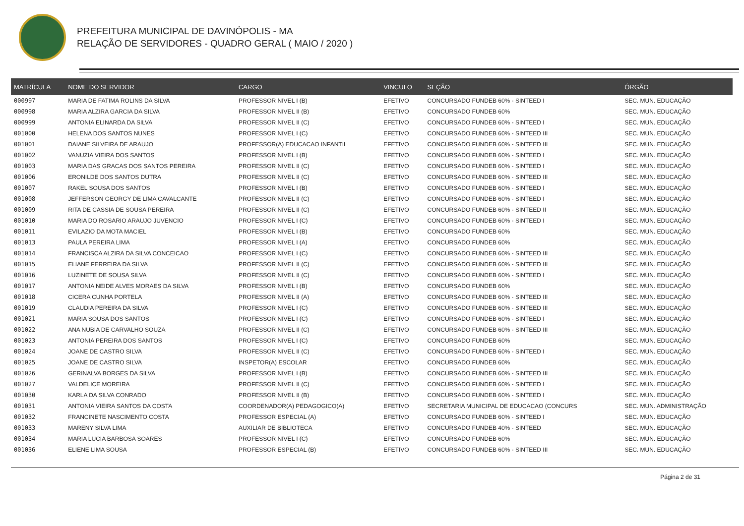PREFEITURA MUNICIPAL DE DAVINÓPOLIS - MA
RELAÇÃO DE SERVIDORES - QUADRO GERAL ( MAIO / 2020 )
| MATRÍCULA | NOME DO SERVIDOR | CARGO | VINCULO | SEÇÃO | ÓRGÃO |
| --- | --- | --- | --- | --- | --- |
| 000997 | MARIA DE FATIMA ROLINS DA SILVA | PROFESSOR NIVEL I (B) | EFETIVO | CONCURSADO FUNDEB 60% - SINTEED I | SEC. MUN. EDUCAÇÃO |
| 000998 | MARIA ALZIRA GARCIA DA SILVA | PROFESSOR NIVEL II (B) | EFETIVO | CONCURSADO FUNDEB 60% | SEC. MUN. EDUCAÇÃO |
| 000999 | ANTONIA ELINARDA DA SILVA | PROFESSOR NIVEL II (C) | EFETIVO | CONCURSADO FUNDEB 60% - SINTEED I | SEC. MUN. EDUCAÇÃO |
| 001000 | HELENA DOS SANTOS NUNES | PROFESSOR NIVEL I (C) | EFETIVO | CONCURSADO FUNDEB 60% - SINTEED III | SEC. MUN. EDUCAÇÃO |
| 001001 | DAIANE SILVEIRA DE ARAUJO | PROFESSOR(A) EDUCACAO INFANTIL | EFETIVO | CONCURSADO FUNDEB 60% - SINTEED III | SEC. MUN. EDUCAÇÃO |
| 001002 | VANUZIA VIEIRA DOS SANTOS | PROFESSOR NIVEL I (B) | EFETIVO | CONCURSADO FUNDEB 60% - SINTEED I | SEC. MUN. EDUCAÇÃO |
| 001003 | MARIA DAS GRACAS DOS SANTOS PEREIRA | PROFESSOR NIVEL II (C) | EFETIVO | CONCURSADO FUNDEB 60% - SINTEED I | SEC. MUN. EDUCAÇÃO |
| 001006 | ERONILDE DOS SANTOS DUTRA | PROFESSOR NIVEL II (C) | EFETIVO | CONCURSADO FUNDEB 60% - SINTEED III | SEC. MUN. EDUCAÇÃO |
| 001007 | RAKEL SOUSA DOS SANTOS | PROFESSOR NIVEL I (B) | EFETIVO | CONCURSADO FUNDEB 60% - SINTEED I | SEC. MUN. EDUCAÇÃO |
| 001008 | JEFFERSON GEORGY DE LIMA CAVALCANTE | PROFESSOR NIVEL II (C) | EFETIVO | CONCURSADO FUNDEB 60% - SINTEED I | SEC. MUN. EDUCAÇÃO |
| 001009 | RITA DE CASSIA DE SOUSA PEREIRA | PROFESSOR NIVEL II (C) | EFETIVO | CONCURSADO FUNDEB 60% - SINTEED II | SEC. MUN. EDUCAÇÃO |
| 001010 | MARIA DO ROSARIO ARAUJO JUVENCIO | PROFESSOR NIVEL I (C) | EFETIVO | CONCURSADO FUNDEB 60% - SINTEED I | SEC. MUN. EDUCAÇÃO |
| 001011 | EVILAZIO DA MOTA MACIEL | PROFESSOR NIVEL I (B) | EFETIVO | CONCURSADO FUNDEB 60% | SEC. MUN. EDUCAÇÃO |
| 001013 | PAULA PEREIRA LIMA | PROFESSOR NIVEL I (A) | EFETIVO | CONCURSADO FUNDEB 60% | SEC. MUN. EDUCAÇÃO |
| 001014 | FRANCISCA ALZIRA DA SILVA CONCEICAO | PROFESSOR NIVEL I (C) | EFETIVO | CONCURSADO FUNDEB 60% - SINTEED III | SEC. MUN. EDUCAÇÃO |
| 001015 | ELIANE FERREIRA DA SILVA | PROFESSOR NIVEL II (C) | EFETIVO | CONCURSADO FUNDEB 60% - SINTEED III | SEC. MUN. EDUCAÇÃO |
| 001016 | LUZINETE DE SOUSA SILVA | PROFESSOR NIVEL II (C) | EFETIVO | CONCURSADO FUNDEB 60% - SINTEED I | SEC. MUN. EDUCAÇÃO |
| 001017 | ANTONIA NEIDE ALVES MORAES DA SILVA | PROFESSOR NIVEL I (B) | EFETIVO | CONCURSADO FUNDEB 60% | SEC. MUN. EDUCAÇÃO |
| 001018 | CICERA CUNHA PORTELA | PROFESSOR NIVEL II (A) | EFETIVO | CONCURSADO FUNDEB 60% - SINTEED III | SEC. MUN. EDUCAÇÃO |
| 001019 | CLAUDIA PEREIRA DA SILVA | PROFESSOR NIVEL I (C) | EFETIVO | CONCURSADO FUNDEB 60% - SINTEED III | SEC. MUN. EDUCAÇÃO |
| 001021 | MARIA SOUSA DOS SANTOS | PROFESSOR NIVEL I (C) | EFETIVO | CONCURSADO FUNDEB 60% - SINTEED I | SEC. MUN. EDUCAÇÃO |
| 001022 | ANA NUBIA DE CARVALHO SOUZA | PROFESSOR NIVEL II (C) | EFETIVO | CONCURSADO FUNDEB 60% - SINTEED III | SEC. MUN. EDUCAÇÃO |
| 001023 | ANTONIA PEREIRA DOS SANTOS | PROFESSOR NIVEL I (C) | EFETIVO | CONCURSADO FUNDEB 60% | SEC. MUN. EDUCAÇÃO |
| 001024 | JOANE DE CASTRO SILVA | PROFESSOR NIVEL II (C) | EFETIVO | CONCURSADO FUNDEB 60% - SINTEED I | SEC. MUN. EDUCAÇÃO |
| 001025 | JOANE DE CASTRO SILVA | INSPETOR(A) ESCOLAR | EFETIVO | CONCURSADO FUNDEB 60% | SEC. MUN. EDUCAÇÃO |
| 001026 | GERINALVA BORGES DA SILVA | PROFESSOR NIVEL I (B) | EFETIVO | CONCURSADO FUNDEB 60% - SINTEED III | SEC. MUN. EDUCAÇÃO |
| 001027 | VALDELICE MOREIRA | PROFESSOR NIVEL II (C) | EFETIVO | CONCURSADO FUNDEB 60% - SINTEED I | SEC. MUN. EDUCAÇÃO |
| 001030 | KARLA DA SILVA CONRADO | PROFESSOR NIVEL II (B) | EFETIVO | CONCURSADO FUNDEB 60% - SINTEED I | SEC. MUN. EDUCAÇÃO |
| 001031 | ANTONIA VIEIRA SANTOS DA COSTA | COORDENADOR(A) PEDAGOGICO(A) | EFETIVO | SECRETARIA MUNICIPAL DE EDUCACAO (CONCURS | SEC. MUN. ADMINISTRAÇÃO |
| 001032 | FRANCINETE NASCIMENTO COSTA | PROFESSOR ESPECIAL (A) | EFETIVO | CONCURSADO FUNDEB 60% - SINTEED I | SEC. MUN. EDUCAÇÃO |
| 001033 | MARENY SILVA LIMA | AUXILIAR DE BIBLIOTECA | EFETIVO | CONCURSADO FUNDEB 40% - SINTEED | SEC. MUN. EDUCAÇÃO |
| 001034 | MARIA LUCIA BARBOSA SOARES | PROFESSOR NIVEL I (C) | EFETIVO | CONCURSADO FUNDEB 60% | SEC. MUN. EDUCAÇÃO |
| 001036 | ELIENE LIMA SOUSA | PROFESSOR ESPECIAL (B) | EFETIVO | CONCURSADO FUNDEB 60% - SINTEED III | SEC. MUN. EDUCAÇÃO |
Página 2 de 31